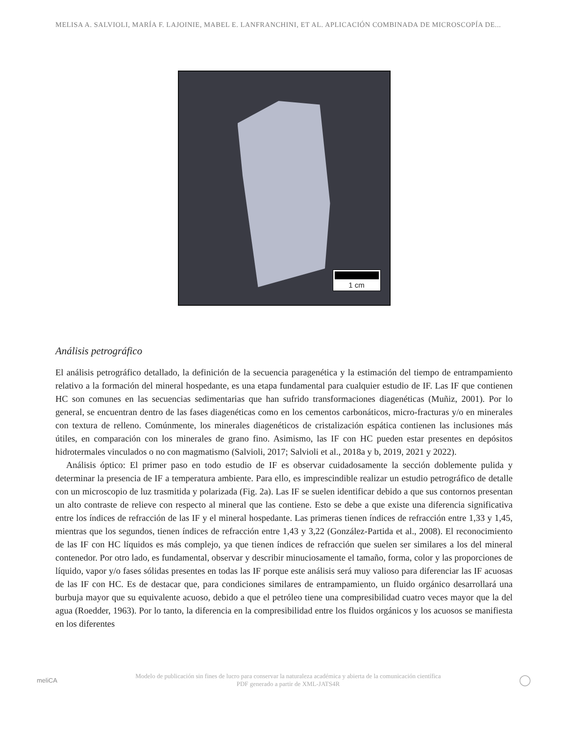MELISA A. SALVIOLI, MARÍA F. LAJOINIE, MABEL E. LANFRANCHINI, ET AL. APLICACIÓN COMBINADA DE MICROSCOPÍA DE...
1 cm
Análisis petrográfico
El análisis petrográfico detallado, la definición de la secuencia paragenética y la estimación del tiempo de entrampamiento relativo a la formación del mineral hospedante, es una etapa fundamental para cualquier estudio de IF. Las IF que contienen HC son comunes en las secuencias sedimentarias que han sufrido transformaciones diagenéticas (Muñiz, 2001). Por lo general, se encuentran dentro de las fases diagenéticas como en los cementos carbonáticos, micro-fracturas y/o en minerales con textura de relleno. Comúnmente, los minerales diagenéticos de cristalización espática contienen las inclusiones más útiles, en comparación con los minerales de grano fino. Asimismo, las IF con HC pueden estar presentes en depósitos hidrotermales vinculados o no con magmatismo (Salvioli, 2017; Salvioli et al., 2018a y b, 2019, 2021 y 2022).
Análisis óptico: El primer paso en todo estudio de IF es observar cuidadosamente la sección doblemente pulida y determinar la presencia de IF a temperatura ambiente. Para ello, es imprescindible realizar un estudio petrográfico de detalle con un microscopio de luz trasmitida y polarizada (Fig. 2a). Las IF se suelen identificar debido a que sus contornos presentan un alto contraste de relieve con respecto al mineral que las contiene. Esto se debe a que existe una diferencia significativa entre los índices de refracción de las IF y el mineral hospedante. Las primeras tienen índices de refracción entre 1,33 y 1,45, mientras que los segundos, tienen índices de refracción entre 1,43 y 3,22 (González-Partida et al., 2008). El reconocimiento de las IF con HC líquidos es más complejo, ya que tienen índices de refracción que suelen ser similares a los del mineral contenedor. Por otro lado, es fundamental, observar y describir minuciosamente el tamaño, forma, color y las proporciones de líquido, vapor y/o fases sólidas presentes en todas las IF porque este análisis será muy valioso para diferenciar las IF acuosas de las IF con HC. Es de destacar que, para condiciones similares de entrampamiento, un fluido orgánico desarrollará una burbuja mayor que su equivalente acuoso, debido a que el petróleo tiene una compresibilidad cuatro veces mayor que la del agua (Roedder, 1963). Por lo tanto, la diferencia en la compresibilidad entre los fluidos orgánicos y los acuosos se manifiesta en los diferentes
meliCA
Modelo de publicación sin fines de lucro para conservar la naturaleza académica y abierta de la comunicación científica
PDF generado a partir de XML-JATS4R
◯